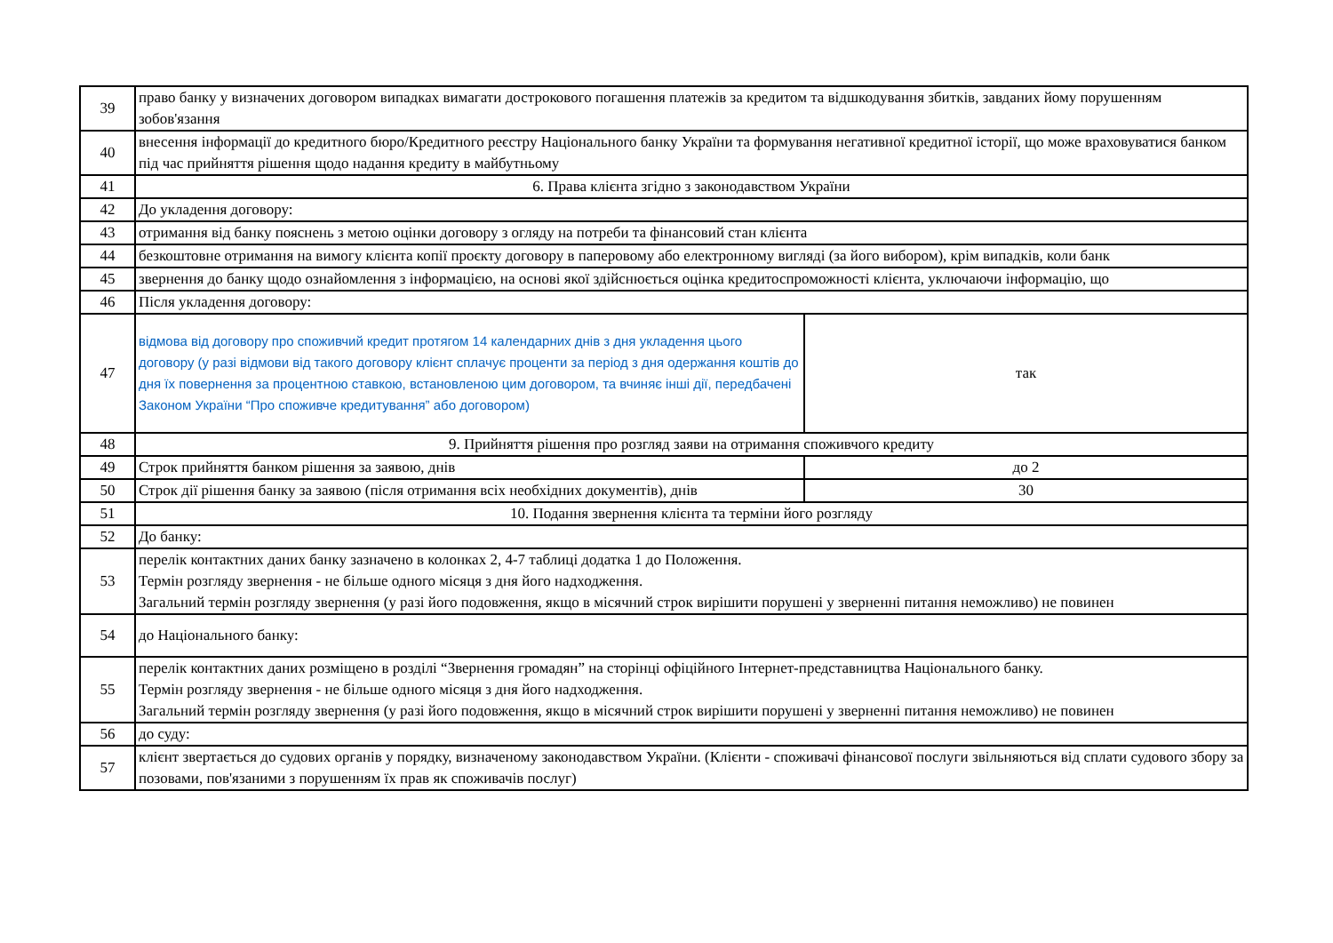| 39 | право банку у визначених договором випадках вимагати дострокового погашення платежів за кредитом та відшкодування збитків, завданих йому порушенням зобов'язання | |
| 40 | внесення інформації до кредитного бюро/Кредитного реєстру Національного банку України та формування негативної кредитної історії, що може враховуватися банком під час прийняття рішення щодо надання кредиту в майбутньому | |
| 41 | 6. Права клієнта згідно з законодавством України | |
| 42 | До укладення договору: | |
| 43 | отримання від банку пояснень з метою оцінки договору з огляду на потреби та фінансовий стан клієнта | |
| 44 | безкоштовне отримання на вимогу клієнта копії проєкту договору в паперовому або електронному вигляді (за його вибором), крім випадків, коли банк | |
| 45 | звернення до банку щодо ознайомлення з інформацією, на основі якої здійснюється оцінка кредитоспроможності клієнта, уключаючи інформацію, що | |
| 46 | Після укладення договору: | |
| 47 | відмова від договору про споживчий кредит протягом 14 календарних днів з дня укладення цього договору (у разі відмови від такого договору клієнт сплачує проценти за період з дня одержання коштів до дня їх повернення за процентною ставкою, встановленою цим договором, та вчиняє інші дії, передбачені Законом України “Про споживче кредитування” або договором) | так |
| 48 | 9. Прийняття рішення про розгляд заяви на отримання споживчого кредиту | |
| 49 | Строк прийняття банком рішення за заявою, днів | до 2 |
| 50 | Строк дії рішення банку за заявою (після отримання всіх необхідних документів), днів | 30 |
| 51 | 10. Подання звернення клієнта та терміни його розгляду | |
| 52 | До банку: | |
| 53 | перелік контактних даних банку зазначено в колонках 2, 4-7 таблиці додатка 1 до Положення. Термін розгляду звернення - не більше одного місяця з дня його надходження. Загальний термін розгляду звернення (у разі його подовження, якщо в місячний строк вирішити порушені у зверненні питання неможливо) не повинен | |
| 54 | до Національного банку: | |
| 55 | перелік контактних даних розміщено в розділі “Звернення громадян” на сторінці офіційного Інтернет-представництва Національного банку. Термін розгляду звернення - не більше одного місяця з дня його надходження. Загальний термін розгляду звернення (у разі його подовження, якщо в місячний строк вирішити порушені у зверненні питання неможливо) не повинен | |
| 56 | до суду: | |
| 57 | клієнт звертається до судових органів у порядку, визначеному законодавством України. (Клієнти - споживачі фінансової послуги звільняються від сплати судового збору за позовами, пов'язаними з порушенням їх прав як споживачів послуг) | |